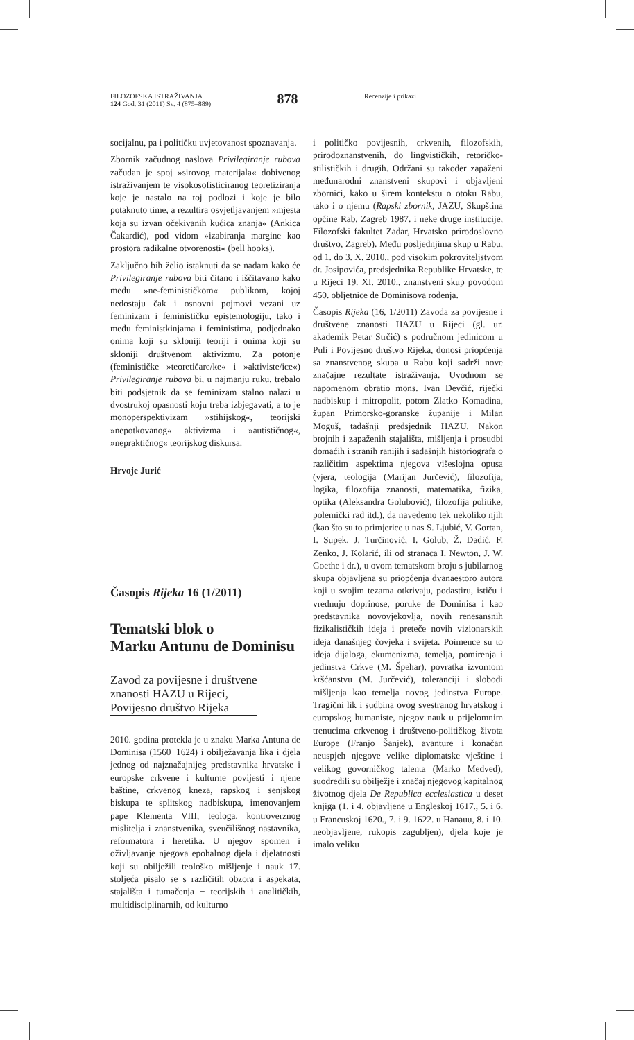FILOZOFSKA ISTRAŽIVANJA
124 God. 31 (2011) Sv. 4 (875–889)
878
Recenzije i prikazi
socijalnu, pa i političku uvjetovanost spoznavanja.
Zbornik začudnog naslova Privilegiranje rubova začudan je spoj »sirovog materijala« dobivenog istraživanjem te visokosofisticiranog teoretiziranja koje je nastalo na toj podlozi i koje je bilo potaknuto time, a rezultira osvjetljavanjem »mjesta koja su izvan očekivanih kućica znanja« (Ankica Čakardić), pod vidom »izabiranja margine kao prostora radikalne otvorenosti« (bell hooks).
Zaključno bih želio istaknuti da se nadam kako će Privilegiranje rubova biti čitano i iščitavano kako među »ne-feminističkom« publikom, kojoj nedostaju čak i osnovni pojmovi vezani uz feminizam i feminističku epistemologiju, tako i među feministkinjama i feministima, podjednako onima koji su skloniji teoriji i onima koji su skloniji društvenom aktivizmu. Za potonje (feminističke »teoretičare/ke« i »aktiviste/ice«) Privilegiranje rubova bi, u najmanju ruku, trebalo biti podsjetnik da se feminizam stalno nalazi u dvostrukoj opasnosti koju treba izbjegavati, a to je monoperspektivizam »stihijskog«, teorijski »nepotkovanog« aktivizma i »autističnog«, »nepraktičnog« teorijskog diskursa.
Hrvoje Jurić
Časopis Rijeka 16 (1/2011)
Tematski blok o
Marku Antunu de Dominisu
Zavod za povijesne i društvene
znanosti HAZU u Rijeci,
Povijesno društvo Rijeka
2010. godina protekla je u znaku Marka Antuna de Dominisa (1560−1624) i obilježavanja lika i djela jednog od najznačajnijeg predstavnika hrvatske i europske crkvene i kulturne povijesti i njene baštine, crkvenog kneza, rapskog i senjskog biskupa te splitskog nadbiskupa, imenovanjem pape Klementa VIII; teologa, kontroverznog mislitelja i znanstvenika, sveučilišnog nastavnika, reformatora i heretika. U njegov spomen i oživljavanje njegova epohalnog djela i djelatnosti koji su obilježili teološko mišljenje i nauk 17. stoljeća pisalo se s različitih obzora i aspekata, stajališta i tumačenja − teorijskih i analitičkih, multidisciplinarnih, od kulturno
i političko povijesnih, crkvenih, filozofskih, prirodoznanstvenih, do lingvističkih, retoričko-stilističkih i drugih. Održani su također zapaženi međunarodni znanstveni skupovi i objavljeni zbornici, kako u širem kontekstu o otoku Rabu, tako i o njemu (Rapski zbornik, JAZU, Skupština općine Rab, Zagreb 1987. i neke druge institucije, Filozofski fakultet Zadar, Hrvatsko prirodoslovno društvo, Zagreb). Među posljednjima skup u Rabu, od 1. do 3. X. 2010., pod visokim pokroviteljstvom dr. Josipovića, predsjednika Republike Hrvatske, te u Rijeci 19. XI. 2010., znanstveni skup povodom 450. obljetnice de Dominisova rođenja.
Časopis Rijeka (16, 1/2011) Zavoda za povijesne i društvene znanosti HAZU u Rijeci (gl. ur. akademik Petar Strčić) s područnom jedinicom u Puli i Povijesno društvo Rijeka, donosi priopćenja sa znanstvenog skupa u Rabu koji sadrži nove značajne rezultate istraživanja. Uvodnom se napomenom obratio mons. Ivan Devčić, riječki nadbiskup i mitropolit, potom Zlatko Komadina, župan Primorsko-goranske županije i Milan Moguš, tadašnji predsjednik HAZU. Nakon brojnih i zapaženih stajališta, mišljenja i prosudbi domaćih i stranih ranijih i sadašnjih historiografa o različitim aspektima njegova višeslojna opusa (vjera, teologija (Marijan Jurčević), filozofija, logika, filozofija znanosti, matematika, fizika, optika (Aleksandra Golubović), filozofija politike, polemički rad itd.), da navedemo tek nekoliko njih (kao što su to primjerice u nas S. Ljubić, V. Gortan, I. Supek, J. Turčinović, I. Golub, Ž. Dadić, F. Zenko, J. Kolarić, ili od stranaca I. Newton, J. W. Goethe i dr.), u ovom tematskom broju s jubilarnog skupa objavljena su priopćenja dvanaestoro autora koji u svojim tezama otkrivaju, podastiru, ističu i vrednuju doprinose, poruke de Dominisa i kao predstavnika novovjekovlja, novih renesansnih fizikalističkih ideja i preteče novih vizionarskih ideja današnjeg čovjeka i svijeta. Poimence su to ideja dijaloga, ekumenizma, temelja, pomirenja i jedinstva Crkve (M. Špehar), povratka izvornom kršćanstvu (M. Jurčević), toleranciji i slobodi mišljenja kao temelja novog jedinstva Europe. Tragični lik i sudbina ovog svestranog hrvatskog i europskog humaniste, njegov nauk u prijelomnim trenucima crkvenog i društveno-političkog života Europe (Franjo Šanjek), avanture i konačan neuspjeh njegove velike diplomatske vještine i velikog govorničkog talenta (Marko Medved), suodredili su obilježje i značaj njegovog kapitalnog životnog djela De Republica ecclesiastica u deset knjiga (1. i 4. objavljene u Engleskoj 1617., 5. i 6. u Francuskoj 1620., 7. i 9. 1622. u Hanauu, 8. i 10. neobjavljene, rukopis zagubljen), djela koje je imalo veliku